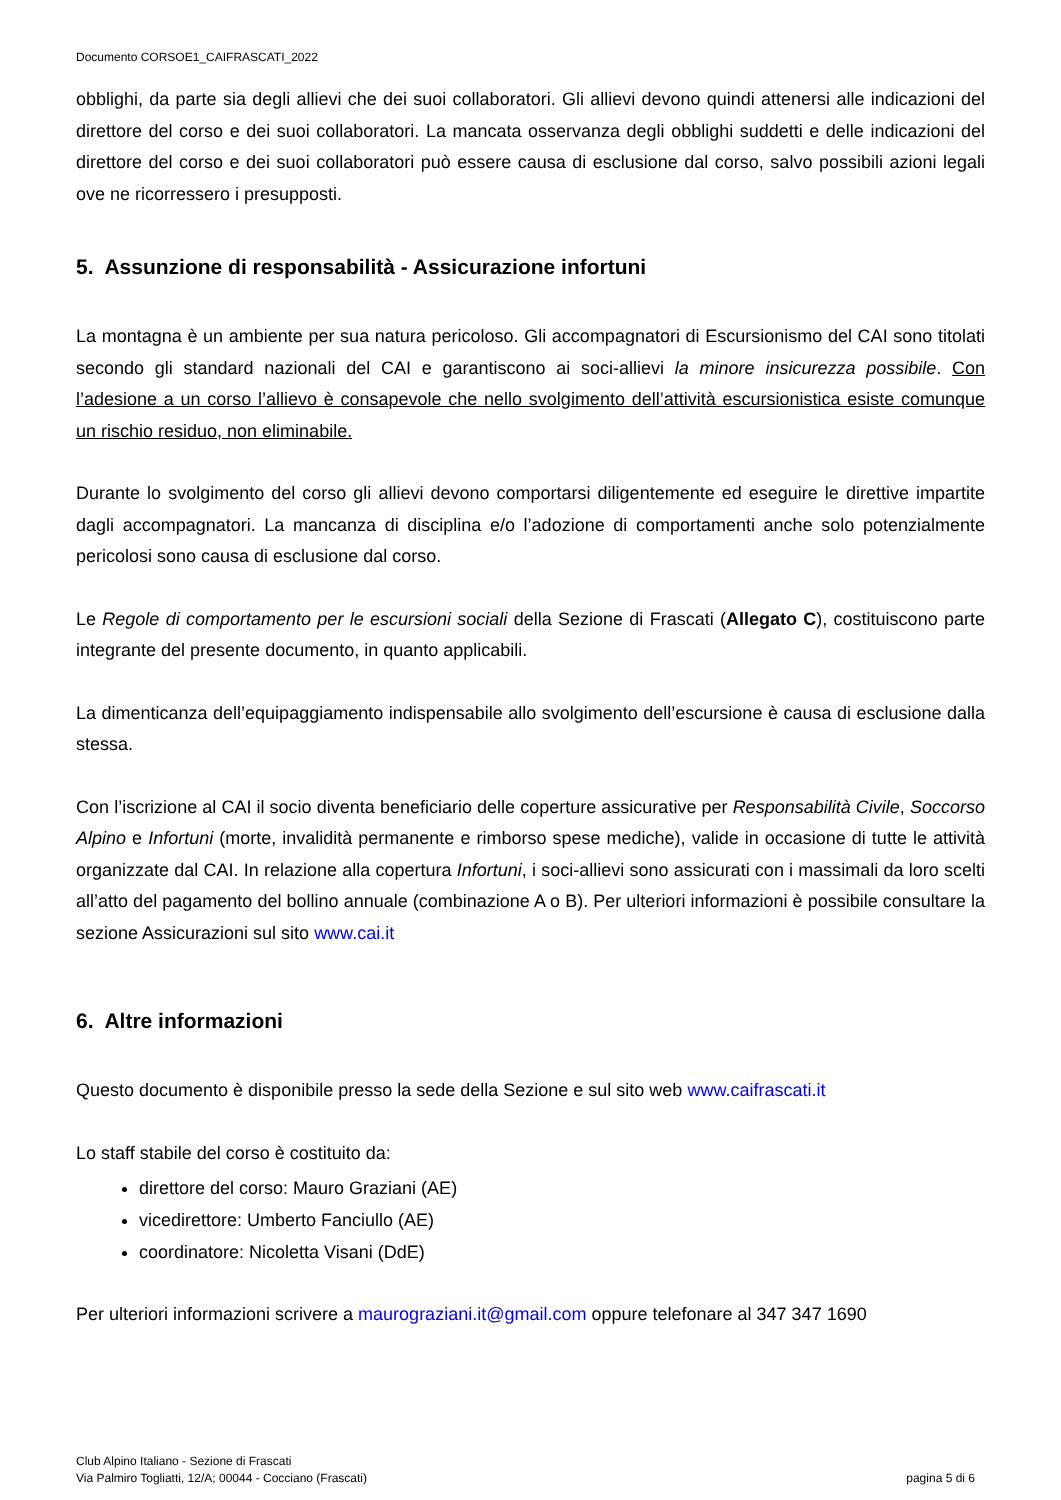Documento CORSOE1_CAIFRASCATI_2022
obblighi, da parte sia degli allievi che dei suoi collaboratori. Gli allievi devono quindi attenersi alle indicazioni del direttore del corso e dei suoi collaboratori. La mancata osservanza degli obblighi suddetti e delle indicazioni del direttore del corso e dei suoi collaboratori può essere causa di esclusione dal corso, salvo possibili azioni legali ove ne ricorressero i presupposti.
5. Assunzione di responsabilità - Assicurazione infortuni
La montagna è un ambiente per sua natura pericoloso. Gli accompagnatori di Escursionismo del CAI sono titolati secondo gli standard nazionali del CAI e garantiscono ai soci-allievi la minore insicurezza possibile. Con l’adesione a un corso l’allievo è consapevole che nello svolgimento dell’attività escursionistica esiste comunque un rischio residuo, non eliminabile.
Durante lo svolgimento del corso gli allievi devono comportarsi diligentemente ed eseguire le direttive impartite dagli accompagnatori. La mancanza di disciplina e/o l’adozione di comportamenti anche solo potenzialmente pericolosi sono causa di esclusione dal corso.
Le Regole di comportamento per le escursioni sociali della Sezione di Frascati (Allegato C), costituiscono parte integrante del presente documento, in quanto applicabili.
La dimenticanza dell’equipaggiamento indispensabile allo svolgimento dell’escursione è causa di esclusione dalla stessa.
Con l’iscrizione al CAI il socio diventa beneficiario delle coperture assicurative per Responsabilità Civile, Soccorso Alpino e Infortuni (morte, invalidità permanente e rimborso spese mediche), valide in occasione di tutte le attività organizzate dal CAI. In relazione alla copertura Infortuni, i soci-allievi sono assicurati con i massimali da loro scelti all’atto del pagamento del bollino annuale (combinazione A o B). Per ulteriori informazioni è possibile consultare la sezione Assicurazioni sul sito www.cai.it
6. Altre informazioni
Questo documento è disponibile presso la sede della Sezione e sul sito web www.caifrascati.it
Lo staff stabile del corso è costituito da:
direttore del corso: Mauro Graziani (AE)
vicedirettore: Umberto Fanciullo (AE)
coordinatore: Nicoletta Visani (DdE)
Per ulteriori informazioni scrivere a maurograziani.it@gmail.com oppure telefonare al 347 347 1690
Club Alpino Italiano - Sezione di Frascati
Via Palmiro Togliatti, 12/A; 00044 - Cocciano (Frascati)
pagina 5 di 6